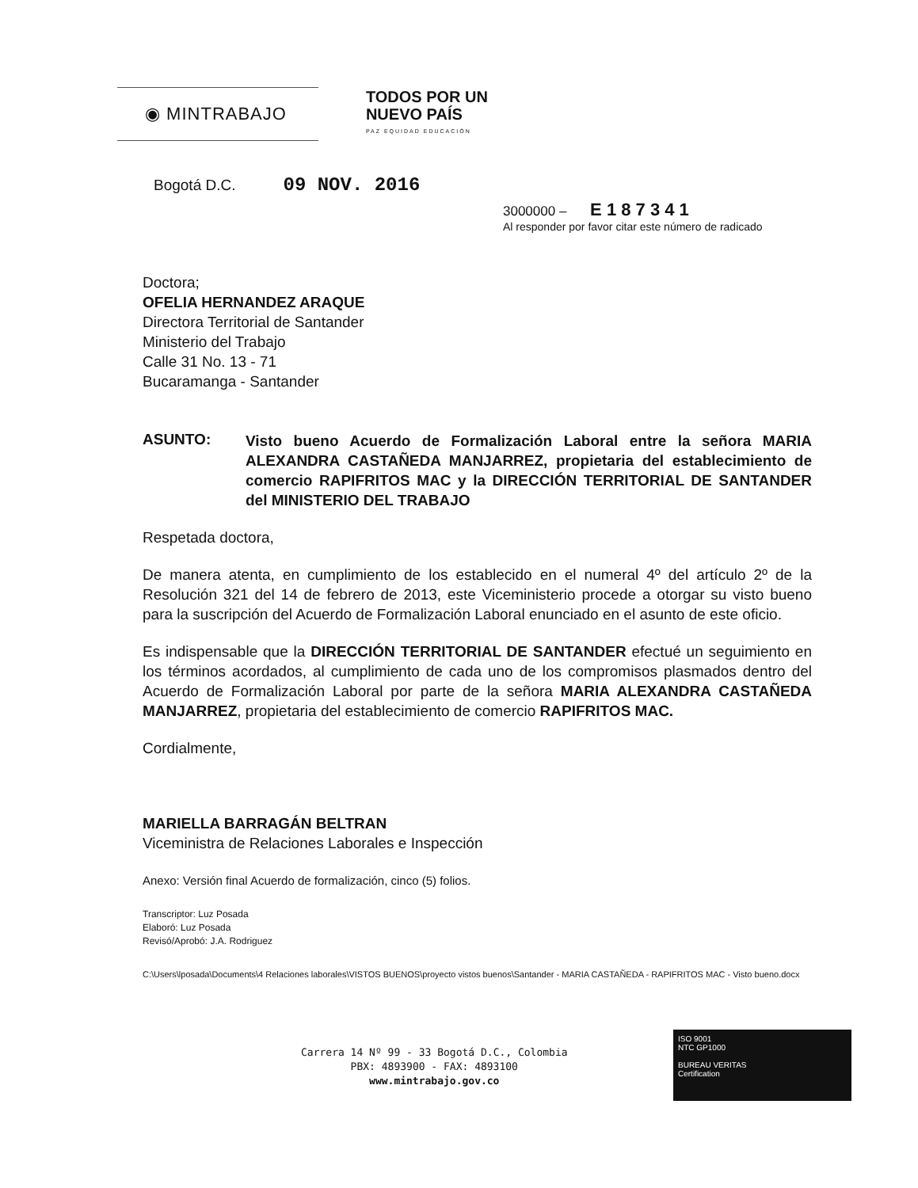◉ MINTRABAJO
TODOS POR UN
NUEVO PAÍS
PAZ EQUIDAD EDUCACIÓN
Bogotá D.C. 09 NOV. 2016
3000000 – E 1 8 7 3 4 1
Al responder por favor citar este número de radicado
Doctora;
OFELIA HERNANDEZ ARAQUE
Directora Territorial de Santander
Ministerio del Trabajo
Calle 31 No. 13 - 71
Bucaramanga - Santander
ASUNTO:
Visto bueno Acuerdo de Formalización Laboral entre la señora MARIA ALEXANDRA CASTAÑEDA MANJARREZ, propietaria del establecimiento de comercio RAPIFRITOS MAC y la DIRECCIÓN TERRITORIAL DE SANTANDER del MINISTERIO DEL TRABAJO
Respetada doctora,
De manera atenta, en cumplimiento de los establecido en el numeral 4º del artículo 2º de la Resolución 321 del 14 de febrero de 2013, este Viceministerio procede a otorgar su visto bueno para la suscripción del Acuerdo de Formalización Laboral enunciado en el asunto de este oficio.
Es indispensable que la DIRECCIÓN TERRITORIAL DE SANTANDER efectué un seguimiento en los términos acordados, al cumplimiento de cada uno de los compromisos plasmados dentro del Acuerdo de Formalización Laboral por parte de la señora MARIA ALEXANDRA CASTAÑEDA MANJARREZ, propietaria del establecimiento de comercio RAPIFRITOS MAC.
Cordialmente,
MARIELLA BARRAGÁN BELTRAN
Viceministra de Relaciones Laborales e Inspección
Anexo: Versión final Acuerdo de formalización, cinco (5) folios.
Transcriptor: Luz Posada
Elaboró: Luz Posada
Revisó/Aprobó: J.A. Rodriguez
C:\Users\lposada\Documents\4 Relaciones laborales\VISTOS BUENOS\proyecto vistos buenos\Santander - MARIA CASTAÑEDA - RAPIFRITOS MAC - Visto bueno.docx
Carrera 14 Nº 99 - 33 Bogotá D.C., Colombia
PBX: 4893900 - FAX: 4893100
www.mintrabajo.gov.co
ISO 9001
NTC GP1000
BUREAU VERITAS
Certification